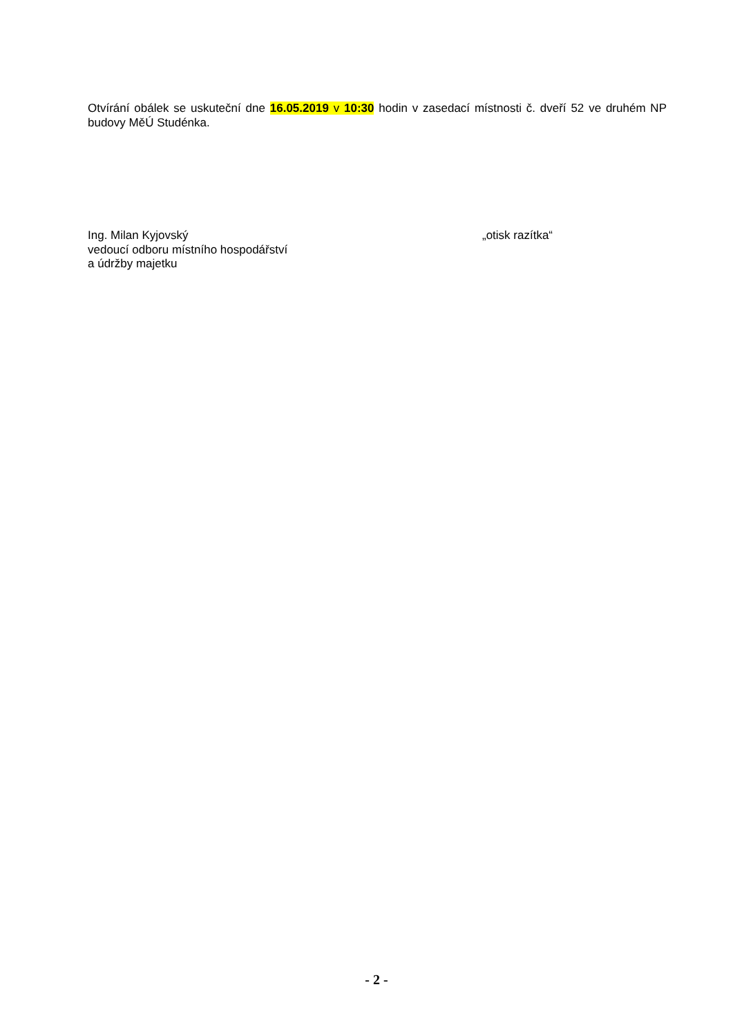Otvírání obálek se uskuteční dne 16.05.2019 v 10:30 hodin v zasedací místnosti č. dveří 52 ve druhém NP budovy MěÚ Studénka.
Ing. Milan Kyjovský
vedoucí odboru místního hospodářství
a údržby majetku
„otisk razítka“
- 2 -